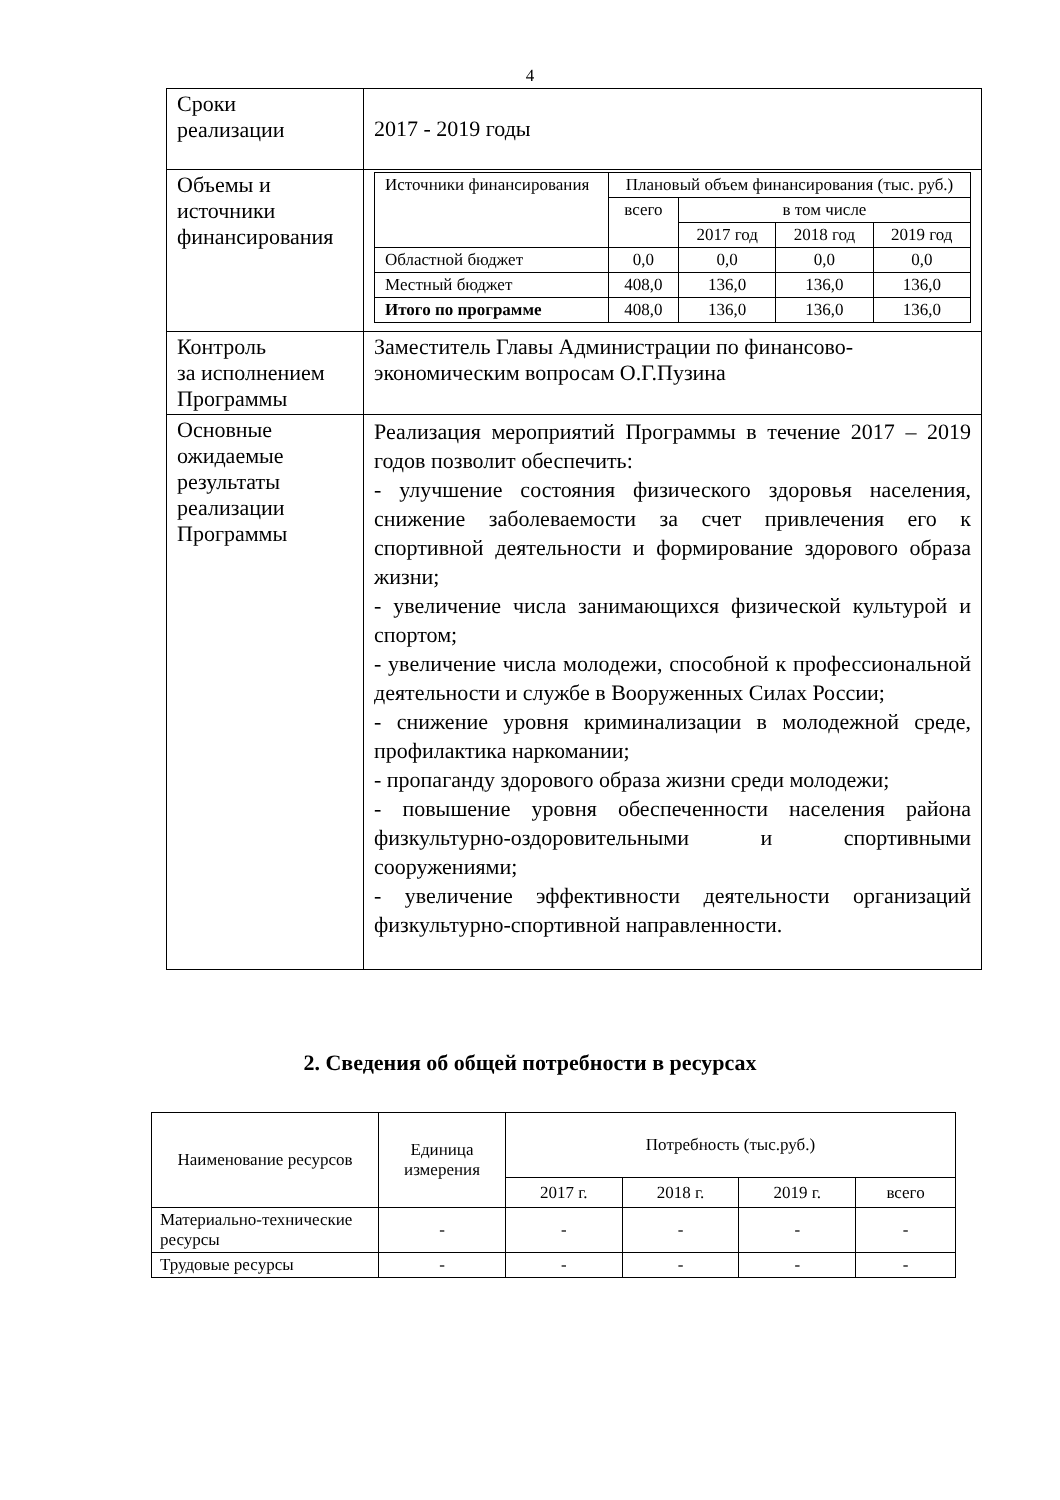4
| Сроки реализации | 2017 - 2019 годы |
| Объемы и источники финансирования | / Источники финансирования / Плановый объем финансирования (тыс. руб.) / / / / / --- / --- / --- / --- / --- / / / всего / в том числе / / / / / / 2017 год / 2018 год / 2019 год / / Областной бюджет / 0,0 / 0,0 / 0,0 / 0,0 / / Местный бюджет / 408,0 / 136,0 / 136,0 / 136,0 / / Итого по программе / 408,0 / 136,0 / 136,0 / 136,0 / |
| Контроль за исполнением Программы | Заместитель Главы Администрации по финансово-экономическим вопросам О.Г.Пузина |
| Основные ожидаемые результаты реализации Программы | Реализация мероприятий Программы в течение 2017 – 2019 годов позволит обеспечить: - улучшение состояния физического здоровья населения, снижение заболеваемости за счет привлечения его к спортивной деятельности и формирование здорового образа жизни; - увеличение числа занимающихся физической культурой и спортом; - увеличение числа молодежи, способной к профессиональной деятельности и службе в Вооруженных Силах России; - снижение уровня криминализации в молодежной среде, профилактика наркомании; - пропаганду здорового образа жизни среди молодежи; - повышение уровня обеспеченности населения района физкультурно-оздоровительными и спортивными сооружениями; - увеличение эффективности деятельности организаций физкультурно-спортивной направленности. |
2. Сведения об общей потребности в ресурсах
| Наименование ресурсов | Единица измерения | Потребность (тыс.руб.) | | | |
| --- | --- | --- | --- | --- | --- |
| | | 2017 г. | 2018 г. | 2019 г. | всего |
| Материально-технические ресурсы | - | - | - | - | - |
| Трудовые ресурсы | - | - | - | - | - |